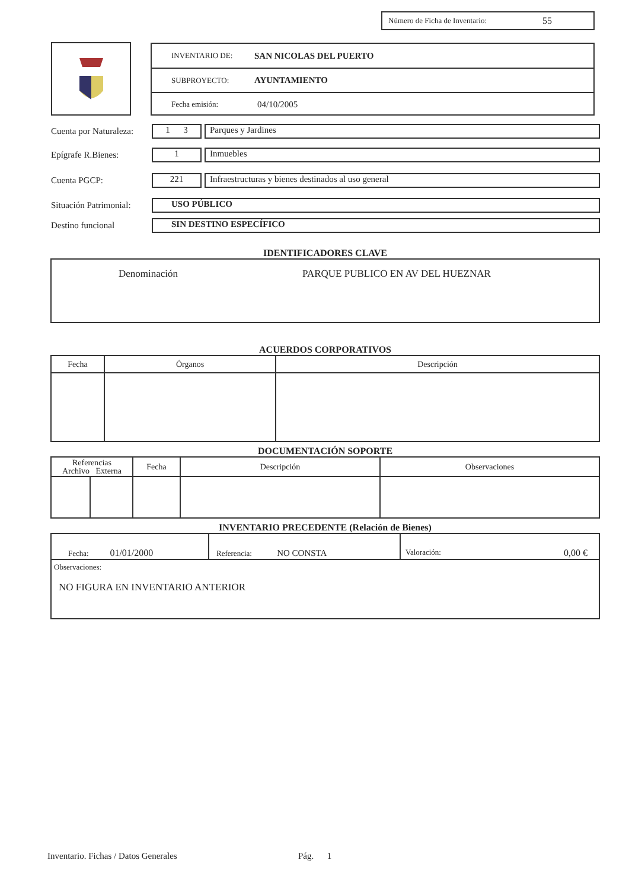Número de Ficha de Inventario: 55
INVENTARIO DE: SAN NICOLAS DEL PUERTO
SUBPROYECTO: AYUNTAMIENTO
Fecha emisión: 04/10/2005
Cuenta por Naturaleza:
1 3 Parques y Jardines
Epígrafe R.Bienes:
1 Inmuebles
Cuenta PGCP:
221
Infraestructuras y bienes destinados al uso general
Situación Patrimonial:
USO PÚBLICO
Destino funcional
SIN DESTINO ESPECÍFICO
IDENTIFICADORES CLAVE
Denominación PARQUE PUBLICO EN AV DEL HUEZNAR
ACUERDOS CORPORATIVOS
| Fecha | Órganos | Descripción |
| --- | --- | --- |
DOCUMENTACIÓN SOPORTE
| Referencias Archivo Externa | | Fecha | Descripción | Observaciones |
| --- | --- | --- | --- | --- |
INVENTARIO PRECEDENTE (Relación de Bienes)
| Fecha: 01/01/2000 | Referencia: NO CONSTA | Valoración: 0,00 € |
| Observaciones: NO FIGURA EN INVENTARIO ANTERIOR | | |
Inventario. Fichas / Datos Generales Pág. 1